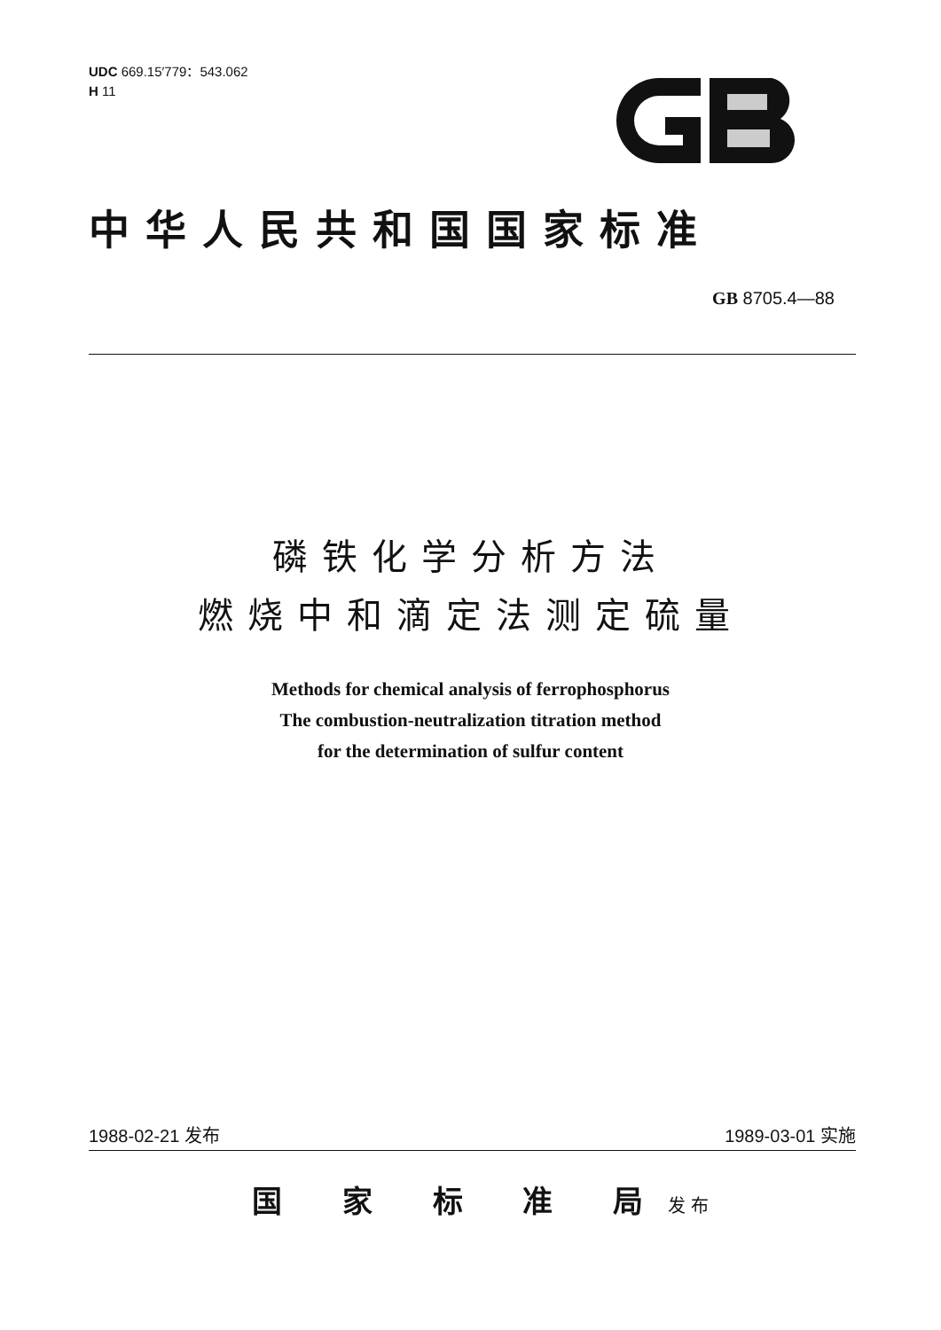UDC 669.15′779：543.062
H 11
中华人民共和国国家标准
GB 8705.4—88
磷铁化学分析方法
燃烧中和滴定法测定硫量
Methods for chemical analysis of ferrophosphorus
The combustion-neutralization titration method
for the determination of sulfur content
1988-02-21 发布 1989-03-01 实施
国 家 标 准 局 发布